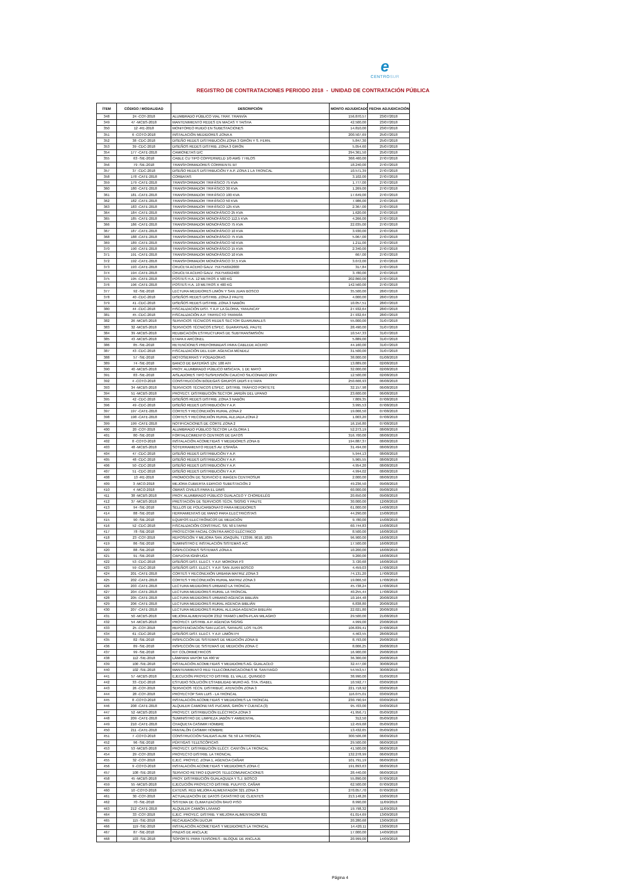e
CENTROSUR
REGISTRO DE CONTRATACIONES PERIODO 2018 - UNIDAD DE CONTRATACIÓN PÚBLICA
| ÍTEM | CÓDIGO / MODALIDAD | DESCRIPCIÓN | MONTO ADJUDICADO | FECHA ADJUDICACIÓN |
| --- | --- | --- | --- | --- |
| 348 | 24 -COT-2018 | ALUMBRADO PÚBLICO VIAL TRAY. TRANVÍA | 156.870,57 | 23/07/2018 |
| 349 | 47 -MCBS-2018 | MANTENIMIENTO REDES EN MACAS Y TAISHA | 42.500,00 | 23/07/2018 |
| 350 | 12 -RE-2018 | MONITOREO RUIDO EN SUBESTACIONES | 14.810,00 | 23/07/2018 |
| 351 | 6 -COTO-2018 | INSTALACIÓN MEDIDORES ZONA A | 200.507,69 | 25/07/2018 |
| 352 | 38 -CDC-2018 | DISEÑO REDES DISTRIBUCIÓN ZONA 3 GIRÓN Y S. FERN. | 5.847,30 | 25/07/2018 |
| 353 | 39 -CDC-2018 | DISEÑOS REDES DISTRIB. ZONA 3 GIRÓN | 5.054,60 | 25/07/2018 |
| 354 | 177 -CATE-2018 | CAMIONETAS D/C | 294.361,50 | 25/07/2018 |
| 355 | 63 -SIE-2018 | CABLE CU TIPO COPPERWELD 1/0 AWG 7 HILOS | 368.460,00 | 27/07/2018 |
| 356 | 79 -SIE-2018 | TRANSFORMADORES CORRIENTE BT | 18.240,00 | 27/07/2018 |
| 357 | 37 -CDC-2018 | DISEÑO REDES DISTRIBUCIÓN Y A.P. ZONA 1 LA TRONCAL | 10.571,39 | 27/07/2018 |
| 358 | 178 -CATE-2018 | CORBATAS | 3.102,00 | 27/07/2018 |
| 359 | 179 -CATE-2018 | TRANSFORMADOR TRIFÁSICO 75 KVA | 1.777,00 | 27/07/2018 |
| 360 | 180 -CATE-2018 | TRANSFORMADOR TRIFÁSICO 30 KVA | 1.269,00 | 27/07/2018 |
| 361 | 181 -CATE-2018 | TRANSFORMADOR TRIFÁSICO 100 KVA | 17.649,00 | 27/07/2018 |
| 362 | 182 -CATE-2018 | TRANSFORMADOR TRIFÁSICO 50 KVA | 7.986,00 | 27/07/2018 |
| 363 | 183 -CATE-2018 | TRANSFORMADOR TRIFÁSICO 125 KVA | 2.367,00 | 27/07/2018 |
| 364 | 184 -CATE-2018 | TRANSFORMADOR MONOFÁSICO 25 KVA | 1.620,00 | 27/07/2018 |
| 365 | 185 -CATE-2018 | TRANSFORMADOR MONOFÁSICO 112,5 KVA | 4.266,00 | 27/07/2018 |
| 366 | 186 -CATE-2018 | TRANSFORMADOR MONOFÁSICO 75 KVA | 22.035,00 | 27/07/2018 |
| 367 | 187 -CATE-2018 | TRANSFORMADOR MONOFÁSICO 10 KVA | 3.930,00 | 27/07/2018 |
| 368 | 188 -CATE-2018 | TRANSFORMADOR MONOFÁSICO 75 KVA | 5.067,00 | 27/07/2018 |
| 369 | 189 -CATE-2018 | TRANSFORMADOR MONOFÁSICO 50 KVA | 1.211,00 | 27/07/2018 |
| 370 | 190 -CATE-2018 | TRANSFORMADOR MONOFÁSICO 15 KVA | 2.340,00 | 27/07/2018 |
| 371 | 191 -CATE-2018 | TRANSFORMADOR MONOFÁSICO 10 KVA | 667,00 | 27/07/2018 |
| 372 | 192 -CATE-2018 | TRANSFORMADOR MONOFÁSICO 37,5 KVA | 3.072,00 | 27/07/2018 |
| 373 | 193 -CATE-2018 | CRUCETA ACERO GALV. 75X75X6X2000 | 317,84 | 27/07/2018 |
| 374 | 194 -CATE-2018 | CRUCETA ACERO GALV. 75X75X6X2400 | 3.780,00 | 27/07/2018 |
| 375 | 195 -CATE-2018 | POSTES H.A. 12 METROS X 500 KG | 202.860,00 | 27/07/2018 |
| 376 | 196 -CATE-2018 | POSTES H.A. 10 METROS X 400 KG | 142.560,00 | 27/07/2018 |
| 377 | 92 -SIE-2018 | LECTURA MEDIDORES LIMÓN Y SAN JUAN BOSCO | 35.500,00 | 28/07/2018 |
| 378 | 40 -CDC-2018 | DISEÑOS REDES DISTRIB. ZONA 2 PAUTE | 4.000,00 | 28/07/2018 |
| 379 | 41 -CDC-2018 | DISEÑOS REDES DISTRIB. ZONA 3 NABÓN | 10.057,51 | 28/07/2018 |
| 380 | 44 -CDC-2018 | FISCALIZACIÓN DIST. Y A.P. LA GLORIA, YANUNCAY | 27.932,64 | 28/07/2018 |
| 381 | 45 -CDC-2018 | FISCALIZACIÓN A.P. TRAYECTO TRANVÍA | 27.932,64 | 28/07/2018 |
| 382 | 26 -MCBS-2018 | SERVICIOS TÉCNICOS REDES SECTOR GUARUMALES | 55.000,00 | 31/07/2018 |
| 383 | 32 -MCBS-2018 | SERVICIOS TÉCNICOS ESPEC. GUARAYNAG, PAUTE | 28.490,00 | 31/07/2018 |
| 384 | 39 -MCBS-2018 | REUBICACIÓN ESTRUCTURAS DE SUBTRANSMISIÓN | 10.547,33 | 31/07/2018 |
| 385 | 43 -MCBS-2018 | ETAPA II ARCONEL | 5.889,00 | 31/07/2018 |
| 386 | 85 -SIE-2018 | RETENCIONES PREFORMADAS PARA CABLEDE ACERO | 44.160,00 | 31/07/2018 |
| 387 | 43 -CDC-2018 | FISCALIZACIÓN DEL EDIF. AGENCIA MÉNDEZ | 31.500,00 | 31/07/2018 |
| 388 | 57 -SIE-2018 | MOTOSIERRAS Y PODADORAS | 38.000,00 | 01/08/2018 |
| 389 | 74 -SIE-2018 | BANCO DE BATERÍAS 12V, 100 A/H | 13.889,00 | 02/08/2018 |
| 390 | 40 -MCBS-2018 | PROY. ALUMBRADO PÚBLICO MISICATA, 1 DE MAYO | 32.000,00 | 02/08/2018 |
| 391 | 83 -SIE-2018 | AISLADORES TIPO SUSPENSIÓN CAUCHO SILICONADO 22KV | 12.500,00 | 02/08/2018 |
| 392 | 4 -COTO-2018 | CONSTRUCCIÓN BODEGAS GRUPOS DIDIS II ETAPA | 250.666,93 | 06/08/2018 |
| 393 | 34 -MCBS-2018 | SERVICIOS TÉCNICOS ESPEC. DISTRIB. TRÁFICO PORTETE | 32.157,98 | 06/08/2018 |
| 394 | 51 -MCBS-2018 | PROYECT. DISTRIBUCIÓN SECTOR JARDÍN DEL UPANO | 23.600,00 | 06/08/2018 |
| 395 | 42 -CDC-2018 | DISEÑOS REDES DISTRIB. ZONA 3 NABÓN | 7.809,35 | 07/08/2018 |
| 396 | 49 -CDC-2018 | DISEÑO REDES DISTRIBUCIÓN Y A.P. | 3.995,53 | 07/08/2018 |
| 397 | 197 -CATE-2018 | CORTES Y RECONEXIÓN RURAL ZONA 2 | 19.066,50 | 07/08/2018 |
| 398 | 198 -CATE-2018 | CORTES Y RECONEXIÓN RURAL ALEJADA ZONA 2 | 1.003,20 | 07/08/2018 |
| 399 | 199 -CATE-2018 | NOTIFICACIONES DE CORTE ZONA 2 | 16.156,80 | 07/08/2018 |
| 400 | 20 -COT-2018 | ALUMBRADO PÚBLICO SECTOR LA GLORIA 1 | 52.273,19 | 08/08/2018 |
| 401 | 80 -SIE-2018 | FORTALECIMIENTO CENTROS DE DATOS | 316.700,00 | 08/08/2018 |
| 402 | 8 -COTO-2018 | INSTALACIÓN ACOMETIDAS Y MEDIDORES ZONA B | 194.887,37 | 08/08/2018 |
| 403 | 48 -MCBS-2018 | SOTERRAMIENTO REDES AV. ESPAÑA | 31.494,00 | 08/08/2018 |
| 404 | 47 -CDC-2018 | DISEÑO REDES DISTRIBUCIÓN Y A.P. | 5.944,13 | 08/08/2018 |
| 405 | 48 -CDC-2018 | DISEÑO REDES DISTRIBUCIÓN Y A.P. | 5.965,55 | 08/08/2018 |
| 406 | 50 -CDC-2018 | DISEÑO REDES DISTRIBUCIÓN Y A.P. | 4.954,20 | 08/08/2018 |
| 407 | 51 -CDC-2018 | DISEÑO REDES DISTRIBUCIÓN Y A.P. | 4.994,02 | 08/08/2018 |
| 408 | 13 -RE-2018 | PROMOCIÓN DE SERVICIO E IMAGEN CENTROSUR | 2.000,00 | 08/08/2018 |
| 409 | 3 -MCO-2018 | MEJORA CUBIERTA EDIFICIO SUBESTACIÓN 2 | 49.236,50 | 09/08/2018 |
| 410 | 4 -MCO-2018 | OBRAS CIVILES PARA EL DIMS | 60.000,00 | 09/08/2018 |
| 411 | 38 -MCBS-2018 | PROY. ALUMBRADO PÚBLICO GUALACEO Y CHORDELÉG | 20.650,00 | 09/08/2018 |
| 412 | 37 -MCBS-2018 | PRESTACIÓN DE SERVICIOS TÉCN. SIGSIG Y PAUTE | 30.000,00 | 12/08/2018 |
| 413 | 94 -SIE-2018 | SELLOS DE POLICARBONATO PARA MEDIDORES | 61.000,00 | 14/08/2018 |
| 414 | 88 -SIE-2018 | HERRAMIENTAS DE MANO PARA ELECTRICISTAS | 44.290,00 | 15/08/2018 |
| 415 | 90 -SIE-2018 | EQUIPOS ELECTRÓNICOS DE MEDICIÓN | 9.780,00 | 15/08/2018 |
| 416 | 52 -CDC-2018 | FISCALIZACIÓN CONSTRUC. S/E 50 ETAPAII | 60.744,83 | 15/08/2018 |
| 417 | 78 -SIE-2018 | PROTECTOR FACIAL CONTRA ARCO ELÉCTRICO | 8.500,00 | 16/08/2018 |
| 418 | 23 -COT-2018 | REPOSICIÓN Y MEJORA SAN JOAQUÍN, T13399, 9010, 1825 | 96.900,00 | 16/08/2018 |
| 419 | 86 -SIE-2018 | SUMINISTRO E INSTALACIÓN SISTEMAS A/C | 17.500,00 | 16/08/2018 |
| 420 | 88 -SIE-2018 | INSPECCIONES SISTEMAS ZONA A | 10.200,00 | 16/08/2018 |
| 421 | 91 -SIE-2018 | CAPUCHA IGNÍFUGA | 9.200,00 | 16/08/2018 |
| 422 | 53 -CDC-2018 | DISEÑOS DIST. ELECT. Y A.P. MORONA P3 | 3.720,68 | 16/08/2018 |
| 423 | 59 -CDC-2018 | DISEÑOS DIST. ELECT. Y A.P. SAN JUAN BOSCO | 4.459,03 | 17/08/2018 |
| 424 | 201 -CATE-2018 | CORTES Y RECONEXIÓN URBANA MATRIZ ZONA 3 | 74.131,20 | 17/08/2018 |
| 425 | 202 -CATE-2018 | CORTES Y RECONEXIÓN RURAL MATRIZ ZONA 3 | 19.066,50 | 17/08/2018 |
| 426 | 203 -CATE-2018 | LECTURA MEDIDORES URBANO LA TRONCAL | 45.738,24 | 17/08/2018 |
| 427 | 204 -CATE-2018 | LECTURA MEDIDORES RURAL LA TRONCAL | 40.255,44 | 17/08/2018 |
| 428 | 205 -CATE-2018 | LECTURA MEDIDORES URBANO AGENCIA BIBLIÁN | 10.164,48 | 20/08/2018 |
| 429 | 206 -CATE-2018 | LECTURA MEDIDORES RURAL AGENCIA BIBLIÁN | 6.838,80 | 20/08/2018 |
| 430 | 207 -CATE-2018 | LECTURA MEDIDORES RURAL ALEJADA AGENCIA BIBLIÁN | 22.021,80 | 20/08/2018 |
| 431 | 50 -MCBS-2018 | MEJORA ALIMENTADOR 2312 TRAMO LIMÓN-PLAN MILAGRO | 29.500,00 | 21/08/2018 |
| 432 | 54 -MCBS-2018 | PROYECT. DISTRIB. A.P. AGENCIA SIGSIG | 4.999,00 | 23/08/2018 |
| 433 | 25 -COT-2018 | REPOTENCIACIÓN SAN LUCAS, SAYAUSÍ, LOS TILOS | 106.839,41 | 27/08/2018 |
| 434 | 61 -CDC-2018 | DISEÑOS DIST. ELECT. Y A.P. LIMÓN P4 | 4.463,55 | 28/08/2018 |
| 435 | 82 -SIE-2018 | INSPECCIÓN DE SISTEMAS DE MEDICIÓN ZONA B | 8.793,00 | 29/08/2018 |
| 436 | 89 -SIE-2018 | INSPECCIÓN DE SISTEMAS DE MEDICIÓN ZONA C | 8.006,25 | 29/08/2018 |
| 437 | 99 -SIE-2018 | KIT COLORIMÉTRICOS | 16.900,00 | 29/08/2018 |
| 438 | 112 -SIE-2018 | LÁMPARA VAPOR NA 400 W | 36.300,00 | 29/08/2018 |
| 439 | 100 -SIE-2018 | INSTALACIÓN ACOMETIDAS Y MEDIDORES AG. GUALACEO | 32.477,00 | 30/08/2018 |
| 440 | 102 -SIE-2018 | MANTENIMIENTO RED TELECOMUNICACIONES M. SANTIAGO | 54.553,57 | 30/08/2018 |
| 441 | 57 -MCBS-2018 | EJECUCIÓN PROYECTO DISTRIB. EL VALLE, QUINGÉO | 38.990,00 | 01/09/2018 |
| 442 | 33 -CDC-2018 | ESTUDIO SOLUCIÓN ESTABILIDAD MURO AG. STA. ISABEL | 10.592,77 | 03/09/2018 |
| 443 | 26 -COT-2018 | SERVICIOS TÉCN. DISTRIBUC. ATENCIÓN ZONA 3 | 221.718,92 | 03/09/2018 |
| 444 | 28 -COT-2018 | PROYECTOP SAN LUIS - LA TRONCAL | 116.075,01 | 03/09/2018 |
| 445 | 8 -COTO-2018 | INSTALACIÓN ACOMETIDAS Y MEDIDORES LA TRONCAL | 230.790,94 | 03/09/2018 |
| 446 | 208 -CATE-2018 | ALQUILER CAMIONETAS PUCARÁ, GIRÓN Y CUENCA (3) | 95.703,00 | 04/09/2018 |
| 447 | 52 -MCBS-2018 | PROYECT. DISTRIBUCIÓN ELÉCTRICA ZONA 3 | 41.956,71 | 05/09/2018 |
| 448 | 209 -CATE-2018 | SUMINISTRO DE LIMPIEZA JABÓN Y AMBIENTAL | 312,50 | 05/09/2018 |
| 449 | 210 -CATE-2018 | CHAQUETA CASIMIR HOMBRE | 12.459,68 | 05/09/2018 |
| 450 | 211 -CATE-2018 | PANTALÓN CASIMIR HOMBRE | 13.432,65 | 05/09/2018 |
| 451 | 7 -COTO-2018 | CONSTRUCCIÓN SALIDAS ALIM. SE 50 LA TRONCAL | 300.506,08 | 06/09/2018 |
| 452 | 96 -SIE-2018 | PÉRTIGAS TELESCÓPICAS | 29.500,00 | 06/09/2018 |
| 453 | 53 -MCBS-2018 | PROYECT. DISTRIBUCIÓN ELÉCT. CANTÓN LA TRONCAL | 41.500,00 | 06/09/2018 |
| 454 | 29 -COT-2018 | PROYECTO DISTRIB. LA TRONCAL | 132.278,99 | 06/09/2018 |
| 455 | 32 -COT-2018 | EJEC. PROYEC. ZONA 1, AGENCIA CAÑAR | 101.791,19 | 06/09/2018 |
| 456 | 9 -COTO-2018 | INSTALACIÓN ACOMETIDAS Y MEDIDORES ZONA C | 191.893,63 | 06/09/2018 |
| 457 | 108 -SIE-2018 | SERVICIO RETIRO EQUIPOS TELECOMUNICACIONES | 28.440,00 | 06/09/2018 |
| 458 | 45 -MCBS-2018 | PROY. DISTRIBUCIÓN GUALAQUIZA Y S.J. BOSCO | 55.890,00 | 07/09/2018 |
| 459 | 55 -MCBS-2018 | EJECUCIÓN PROYECTO DISTRIB. PULPITO, CAÑAR | 62.500,00 | 07/09/2018 |
| 460 | 10 -COTO-2018 | EXTENS. RED MEJORA ALIMENTADOR 321 ZONA 3 | 270.057,70 | 07/09/2018 |
| 461 | 30 -COT-2018 | ACTUALIZACIÓN DE DATOS CATASTRO DE CLIENTES | 213.148,26 | 10/09/2018 |
| 462 | 70 -SIE-2018 | SISTEMA DE CLIMATIZACIÓN 8AVO PISO | 8.990,00 | 11/09/2018 |
| 463 | 212 -CATE-2018 | ALQUILER CAMIÓN LIVIANO | 19.798,32 | 11/09/2018 |
| 464 | 33 -COT-2018 | EJEC. PROYEC. DISTRIB. Y MEJORA ALIMENTADOR 821 | 61.014,69 | 13/09/2018 |
| 465 | 115 -SIE-2018 | RECAUDACIÓN DUCUR | 20.280,68 | 13/09/2018 |
| 466 | 119 -SIE-2018 | INSTALACIÓN ACOMETIDAS Y MEDIDORES LA TRONCAL | 14.420,11 | 13/09/2018 |
| 467 | 87 -SIE-2018 | PINZAS DE ANCLAJE | 17.000,00 | 14/09/2018 |
| 468 | 103 -SIE-2018 | SOPORTE PARA TENSORES - BLOQUE DE ANCLAJE | 20.999,00 | 14/09/2018 |
Página 4